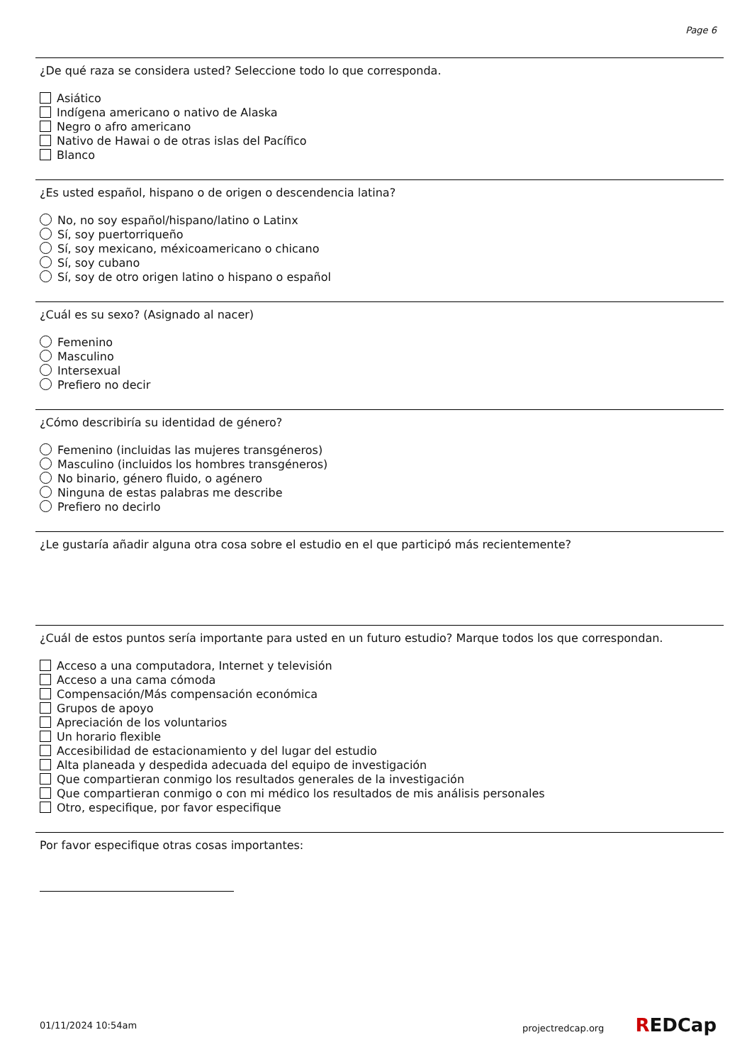Page 6
¿De qué raza se considera usted? Seleccione todo lo que corresponda.
Asiático
Indígena americano o nativo de Alaska
Negro o afro americano
Nativo de Hawai o de otras islas del Pacífico
Blanco
¿Es usted español, hispano o de origen o descendencia latina?
No, no soy español/hispano/latino o Latinx
Sí, soy puertorriqueño
Sí, soy mexicano, méxicoamericano o chicano
Sí, soy cubano
Sí, soy de otro origen latino o hispano o español
¿Cuál es su sexo? (Asignado al nacer)
Femenino
Masculino
Intersexual
Prefiero no decir
¿Cómo describiría su identidad de género?
Femenino (incluidas las mujeres transgéneros)
Masculino (incluidos los hombres transgéneros)
No binario, género fluido, o agénero
Ninguna de estas palabras me describe
Prefiero no decirlo
¿Le gustaría añadir alguna otra cosa sobre el estudio en el que participó más recientemente?
¿Cuál de estos puntos sería importante para usted en un futuro estudio? Marque todos los que correspondan.
Acceso a una computadora, Internet y televisión
Acceso a una cama cómoda
Compensación/Más compensación económica
Grupos de apoyo
Apreciación de los voluntarios
Un horario flexible
Accesibilidad de estacionamiento y del lugar del estudio
Alta planeada y despedida adecuada del equipo de investigación
Que compartieran conmigo los resultados generales de la investigación
Que compartieran conmigo o con mi médico los resultados de mis análisis personales
Otro, especifique, por favor especifique
Por favor especifique otras cosas importantes:
01/11/2024 10:54am projectredcap.org REDCap